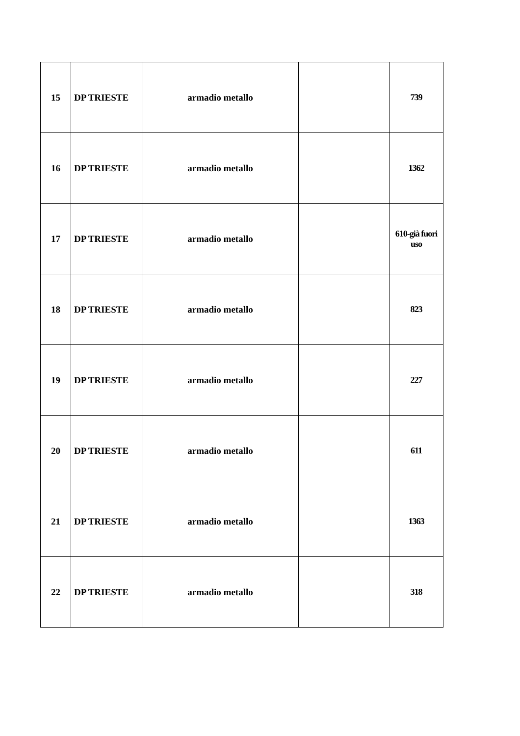| 15 | DP TRIESTE | armadio metallo | | 739 |
| 16 | DP TRIESTE | armadio metallo | | 1362 |
| 17 | DP TRIESTE | armadio metallo | | 610-già fuori uso |
| 18 | DP TRIESTE | armadio metallo | | 823 |
| 19 | DP TRIESTE | armadio metallo | | 227 |
| 20 | DP TRIESTE | armadio metallo | | 611 |
| 21 | DP TRIESTE | armadio metallo | | 1363 |
| 22 | DP TRIESTE | armadio metallo | | 318 |